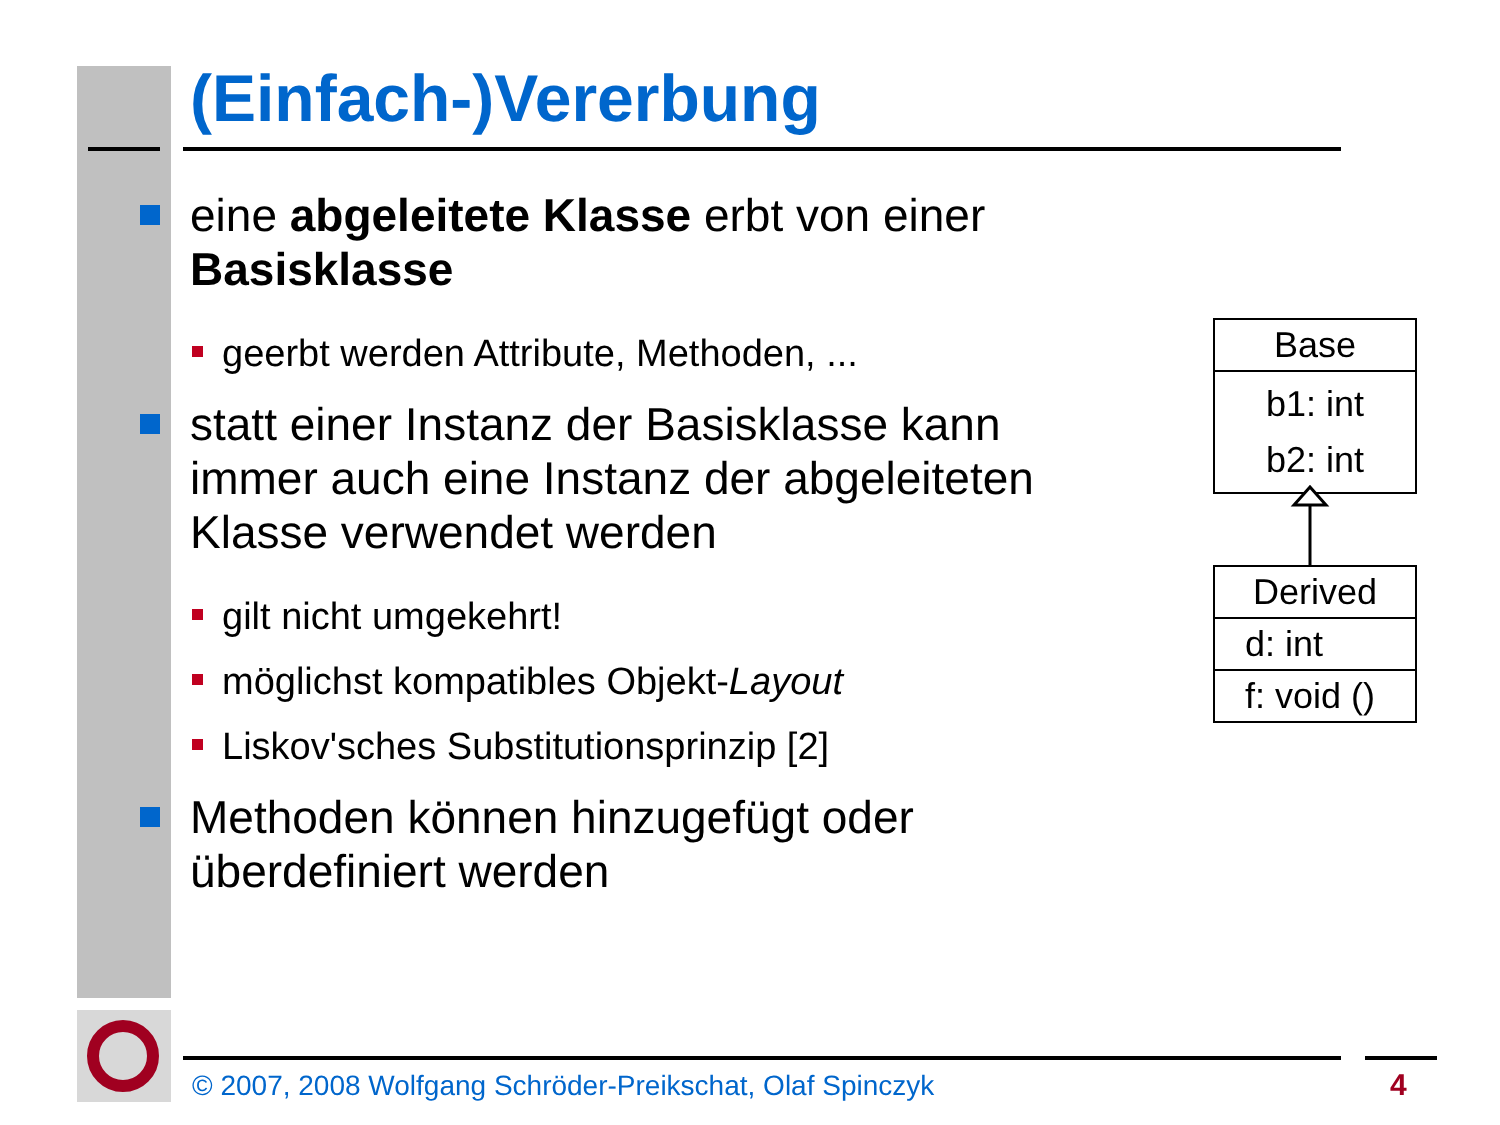(Einfach-)Vererbung
eine abgeleitete Klasse erbt von einer Basisklasse
geerbt werden Attribute, Methoden, ...
statt einer Instanz der Basisklasse kann immer auch eine Instanz der abgeleiteten Klasse verwendet werden
gilt nicht umgekehrt!
möglichst kompatibles Objekt-Layout
Liskov'sches Substitutionsprinzip [2]
Methoden können hinzugefügt oder überdefiniert werden
Base
b1: int
b2: int
Derived
d: int
f: void ()
© 2007, 2008 Wolfgang Schröder-Preikschat, Olaf Spinczyk
4